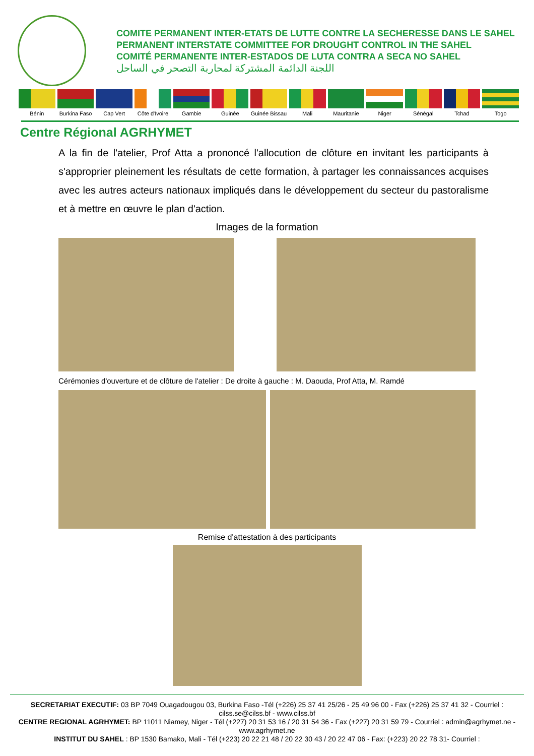COMITE PERMANENT INTER-ETATS DE LUTTE CONTRE LA SECHERESSE DANS LE SAHEL
PERMANENT INTERSTATE COMMITTEE FOR DROUGHT CONTROL IN THE SAHEL
COMITÉ PERMANENTE INTER-ESTADOS DE LUTA CONTRA A SECA NO SAHEL
اللجنة الدائمة المشتركة لمحاربة التصحر في الساحل
Bénin Burkina Faso Cap Vert Côte d'Ivoire Gambie Guinée Guinée Bissau Mali Mauritanie Niger Sénégal Tchad Togo
Centre Régional AGRHYMET
A la fin de l'atelier, Prof Atta a prononcé l'allocution de clôture en invitant les participants à s'approprier pleinement les résultats de cette formation, à partager les connaissances acquises avec les autres acteurs nationaux impliqués dans le développement du secteur du pastoralisme et à mettre en œuvre le plan d'action.
Images de la formation
Cérémonies d'ouverture et de clôture de l'atelier : De droite à gauche : M. Daouda, Prof Atta, M. Ramdé
Remise d'attestation à des participants
SECRETARIAT EXECUTIF: 03 BP 7049 Ouagadougou 03, Burkina Faso -Tél (+226) 25 37 41 25/26 - 25 49 96 00 - Fax (+226) 25 37 41 32 - Courriel : cilss.se@cilss.bf - www.cilss.bf
CENTRE REGIONAL AGRHYMET: BP 11011 Niamey, Niger - Tél (+227) 20 31 53 16 / 20 31 54 36 - Fax (+227) 20 31 59 79 - Courriel : admin@agrhymet.ne - www.agrhymet.ne
INSTITUT DU SAHEL : BP 1530 Bamako, Mali - Tél (+223) 20 22 21 48 / 20 22 30 43 / 20 22 47 06 - Fax: (+223) 20 22 78 31- Courriel :